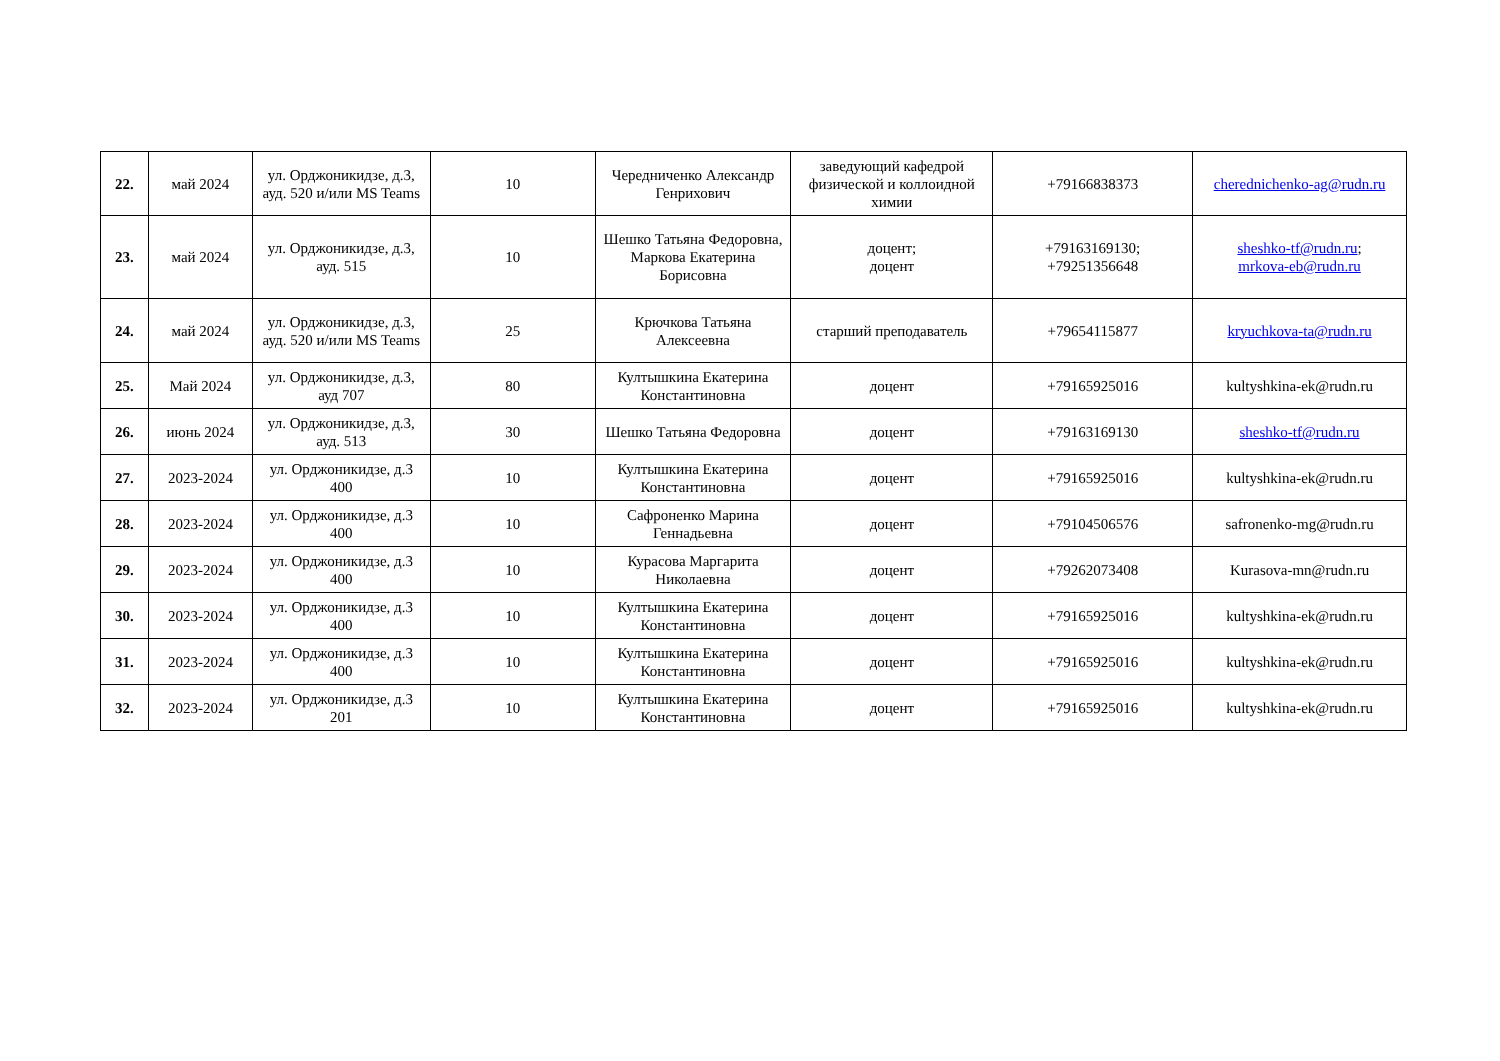| 22. | май 2024 | ул. Орджоникидзе, д.3, ауд. 520 и/или MS Teams | 10 | Чередниченко Александр Генрихович | заведующий кафедрой физической и коллоидной химии | +79166838373 | cherednichenko-ag@rudn.ru |
| 23. | май 2024 | ул. Орджоникидзе, д.3, ауд. 515 | 10 | Шешко Татьяна Федоровна, Маркова Екатерина Борисовна | доцент; доцент | +79163169130; +79251356648 | sheshko-tf@rudn.ru ; mrkova-eb@rudn.ru |
| 24. | май 2024 | ул. Орджоникидзе, д.3, ауд. 520 и/или MS Teams | 25 | Крючкова Татьяна Алексеевна | старший преподаватель | +79654115877 | kryuchkova-ta@rudn.ru |
| 25. | Май 2024 | ул. Орджоникидзе, д.3, ауд 707 | 80 | Култышкина Екатерина Константиновна | доцент | +79165925016 | kultyshkina-ek@rudn.ru |
| 26. | июнь 2024 | ул. Орджоникидзе, д.3, ауд. 513 | 30 | Шешко Татьяна Федоровна | доцент | +79163169130 | sheshko-tf@rudn.ru |
| 27. | 2023-2024 | ул. Орджоникидзе, д.3 400 | 10 | Култышкина Екатерина Константиновна | доцент | +79165925016 | kultyshkina-ek@rudn.ru |
| 28. | 2023-2024 | ул. Орджоникидзе, д.3 400 | 10 | Сафроненко Марина Геннадьевна | доцент | +79104506576 | safronenko-mg@rudn.ru |
| 29. | 2023-2024 | ул. Орджоникидзе, д.3 400 | 10 | Курасова Маргарита Николаевна | доцент | +79262073408 | Kurasova-mn@rudn.ru |
| 30. | 2023-2024 | ул. Орджоникидзе, д.3 400 | 10 | Култышкина Екатерина Константиновна | доцент | +79165925016 | kultyshkina-ek@rudn.ru |
| 31. | 2023-2024 | ул. Орджоникидзе, д.3 400 | 10 | Култышкина Екатерина Константиновна | доцент | +79165925016 | kultyshkina-ek@rudn.ru |
| 32. | 2023-2024 | ул. Орджоникидзе, д.3 201 | 10 | Култышкина Екатерина Константиновна | доцент | +79165925016 | kultyshkina-ek@rudn.ru |